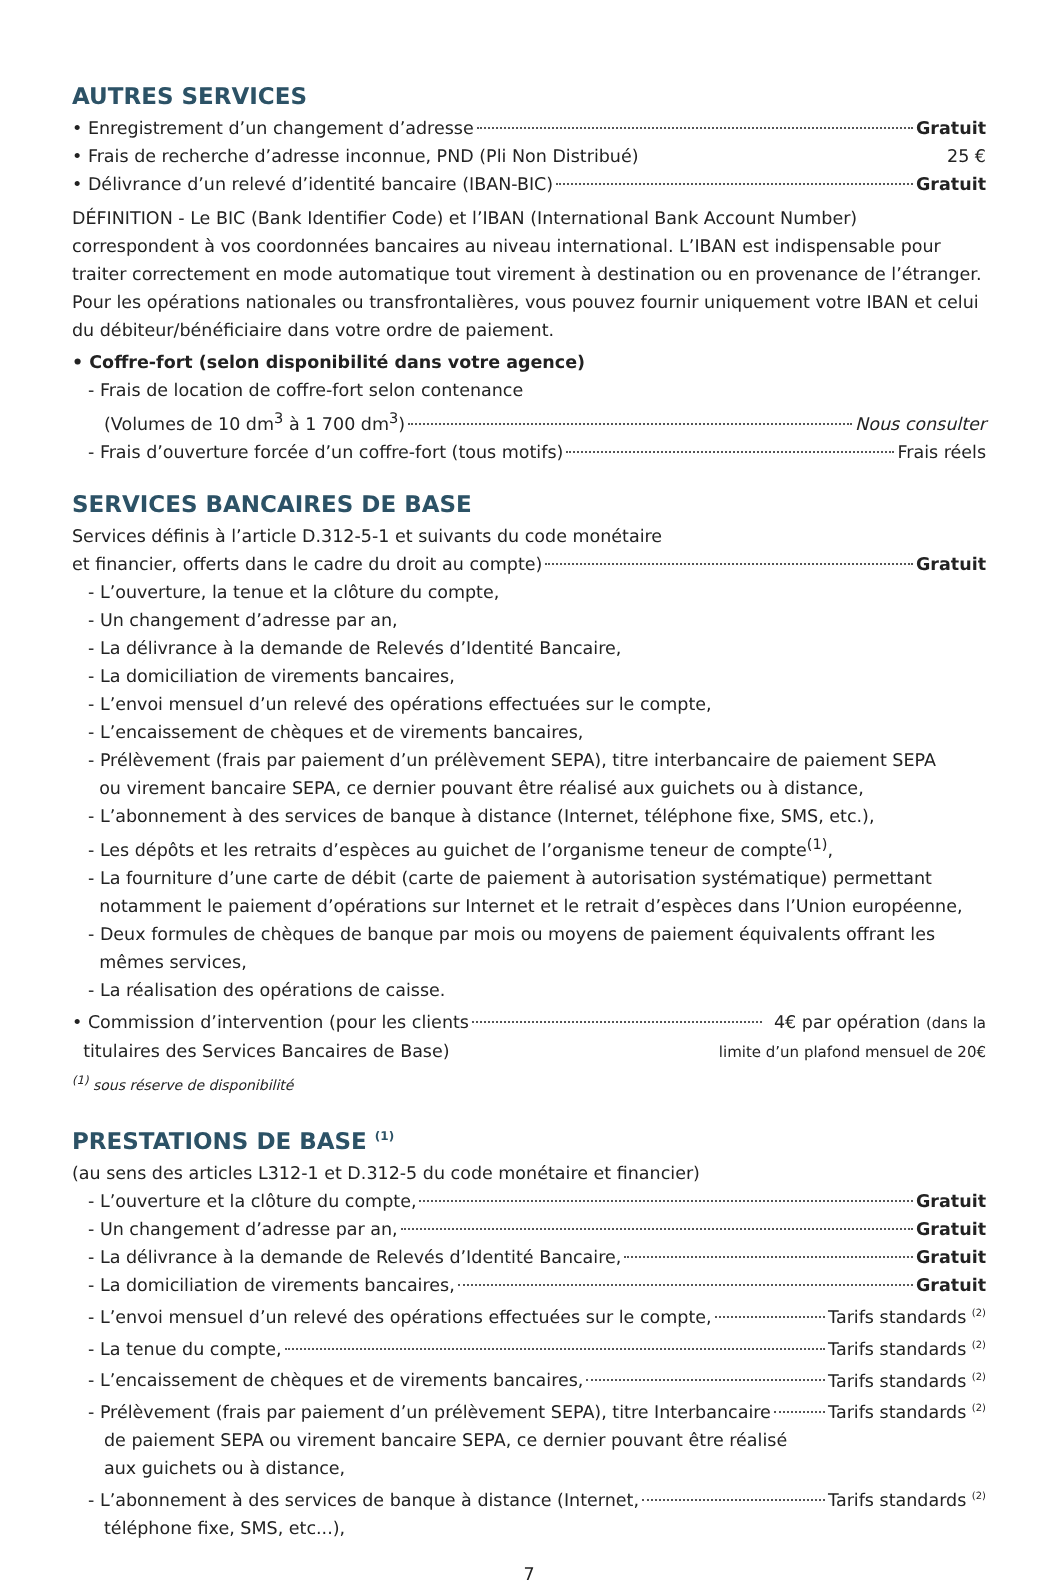AUTRES SERVICES
• Enregistrement d’un changement d’adresse Gratuit
• Frais de recherche d’adresse inconnue, PND (Pli Non Distribué) 25 €
• Délivrance d’un relevé d’identité bancaire (IBAN-BIC) Gratuit
DÉFINITION - Le BIC (Bank Identifier Code) et l’IBAN (International Bank Account Number) correspondent à vos coordonnées bancaires au niveau international. L’IBAN est indispensable pour traiter correctement en mode automatique tout virement à destination ou en provenance de l’étranger. Pour les opérations nationales ou transfrontalières, vous pouvez fournir uniquement votre IBAN et celui du débiteur/bénéficiaire dans votre ordre de paiement.
• Coffre-fort (selon disponibilité dans votre agence)
- Frais de location de coffre-fort selon contenance
(Volumes de 10 dm<sup>3</sup> à 1 700 dm<sup>3</sup>) Nous consulter
- Frais d’ouverture forcée d’un coffre-fort (tous motifs) Frais réels
SERVICES BANCAIRES DE BASE
Services définis à l’article D.312-5-1 et suivants du code monétaire
et financier, offerts dans le cadre du droit au compte) Gratuit
- L’ouverture, la tenue et la clôture du compte,
- Un changement d’adresse par an,
- La délivrance à la demande de Relevés d’Identité Bancaire,
- La domiciliation de virements bancaires,
- L’envoi mensuel d’un relevé des opérations effectuées sur le compte,
- L’encaissement de chèques et de virements bancaires,
- Prélèvement (frais par paiement d’un prélèvement SEPA), titre interbancaire de paiement SEPA
ou virement bancaire SEPA, ce dernier pouvant être réalisé aux guichets ou à distance,
- L’abonnement à des services de banque à distance (Internet, téléphone fixe, SMS, etc.),
- Les dépôts et les retraits d’espèces au guichet de l’organisme teneur de compte<sup>(1)</sup>,
- La fourniture d’une carte de débit (carte de paiement à autorisation systématique) permettant
notamment le paiement d’opérations sur Internet et le retrait d’espèces dans l’Union européenne,
- Deux formules de chèques de banque par mois ou moyens de paiement équivalents offrant les
mêmes services,
- La réalisation des opérations de caisse.
• Commission d’intervention (pour les clients 4€ par opération (dans la
titulaires des Services Bancaires de Base) limite d’un plafond mensuel de 20€
<sup>(1)</sup> sous réserve de disponibilité
PRESTATIONS DE BASE <sup>(1)</sup>
(au sens des articles L312-1 et D.312-5 du code monétaire et financier)
- L’ouverture et la clôture du compte, Gratuit
- Un changement d’adresse par an, Gratuit
- La délivrance à la demande de Relevés d’Identité Bancaire, Gratuit
- La domiciliation de virements bancaires, Gratuit
- L’envoi mensuel d’un relevé des opérations effectuées sur le compte, Tarifs standards <sup>(2)</sup>
- La tenue du compte, Tarifs standards <sup>(2)</sup>
- L’encaissement de chèques et de virements bancaires, Tarifs standards <sup>(2)</sup>
- Prélèvement (frais par paiement d’un prélèvement SEPA), titre Interbancaire Tarifs standards <sup>(2)</sup>
de paiement SEPA ou virement bancaire SEPA, ce dernier pouvant être réalisé
aux guichets ou à distance,
- L’abonnement à des services de banque à distance (Internet, Tarifs standards <sup>(2)</sup>
téléphone fixe, SMS, etc...),
7